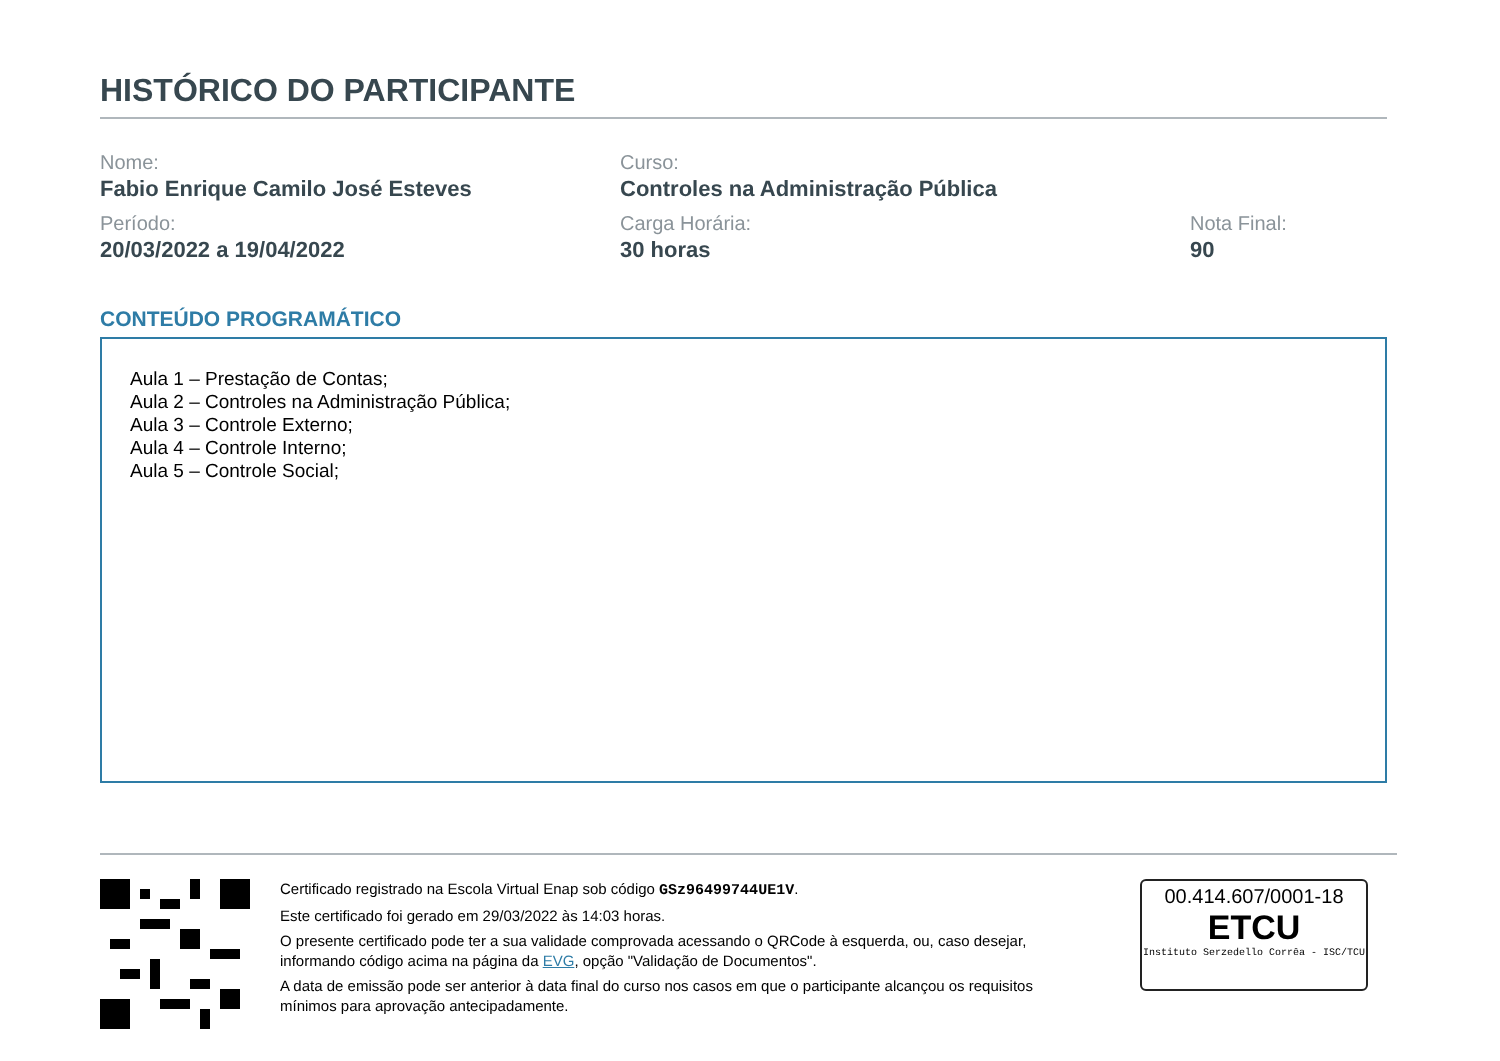HISTÓRICO DO PARTICIPANTE
Nome:
Fabio Enrique Camilo José Esteves
Curso:
Controles na Administração Pública
Período:
20/03/2022 a 19/04/2022
Carga Horária:
30 horas
Nota Final:
90
CONTEÚDO PROGRAMÁTICO
Aula 1 – Prestação de Contas;
Aula 2 – Controles na Administração Pública;
Aula 3 – Controle Externo;
Aula 4 – Controle Interno;
Aula 5 – Controle Social;
Certificado registrado na Escola Virtual Enap sob código GSz96499744UE1V.
Este certificado foi gerado em 29/03/2022 às 14:03 horas.
O presente certificado pode ter a sua validade comprovada acessando o QRCode à esquerda, ou, caso desejar, informando código acima na página da EVG, opção "Validação de Documentos".
A data de emissão pode ser anterior à data final do curso nos casos em que o participante alcançou os requisitos mínimos para aprovação antecipadamente.
00.414.607/0001-18
ETCU
Instituto Serzedello Corrêa - ISC/TCU